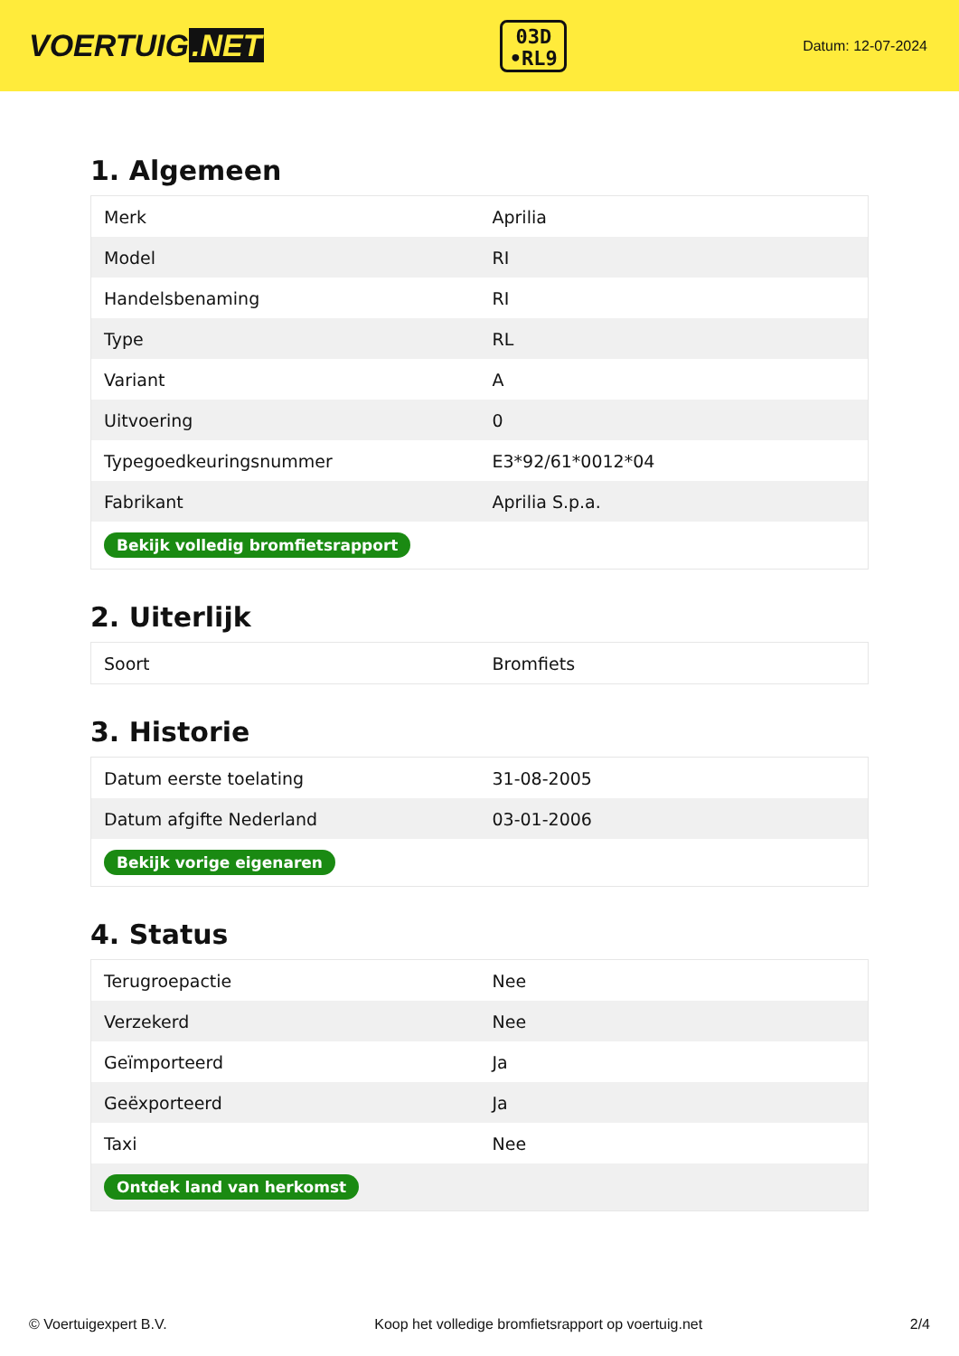VOERTUIG.NET
03D
•RL9
Datum: 12-07-2024
1. Algemeen
| Merk | Aprilia |
| Model | RI |
| Handelsbenaming | RI |
| Type | RL |
| Variant | A |
| Uitvoering | 0 |
| Typegoedkeuringsnummer | E3*92/61*0012*04 |
| Fabrikant | Aprilia S.p.a. |
| Bekijk volledig bromfietsrapport | |
2. Uiterlijk
| Soort | Bromfiets |
3. Historie
| Datum eerste toelating | 31-08-2005 |
| Datum afgifte Nederland | 03-01-2006 |
| Bekijk vorige eigenaren | |
4. Status
| Terugroepactie | Nee |
| Verzekerd | Nee |
| Geïmporteerd | Ja |
| Geëxporteerd | Ja |
| Taxi | Nee |
| Ontdek land van herkomst | |
© Voertuigexpert B.V. Koop het volledige bromfietsrapport op voertuig.net 2/4